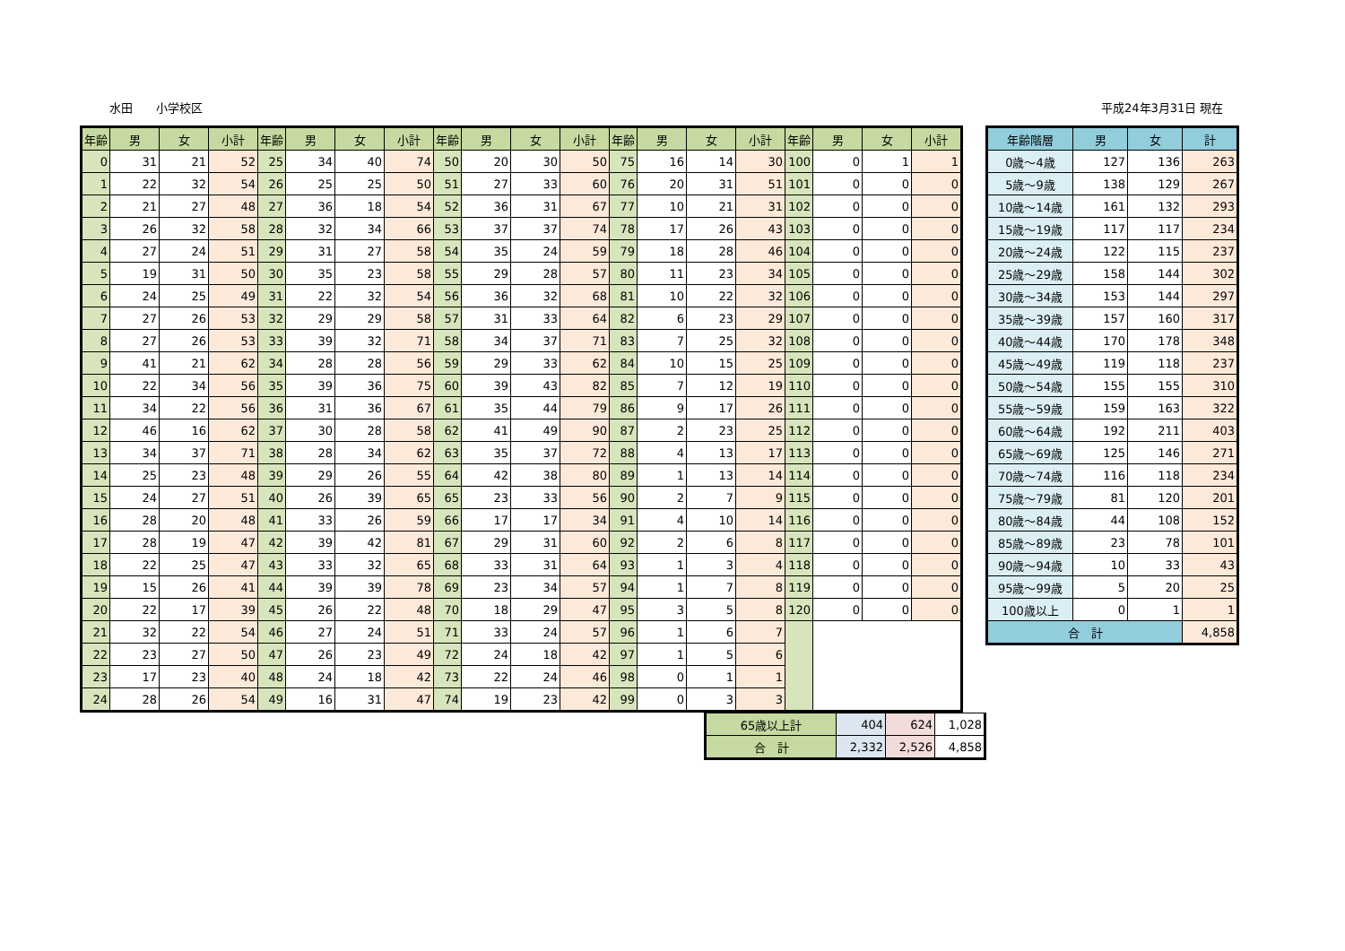水田　　小学校区 平成24年3月31日 現在
| 年齢 | 男 | 女 | 小計 | 年齢 | 男 | 女 | 小計 | 年齢 | 男 | 女 | 小計 | 年齢 | 男 | 女 | 小計 | 年齢 | 男 | 女 | 小計 |
| --- | --- | --- | --- | --- | --- | --- | --- | --- | --- | --- | --- | --- | --- | --- | --- | --- | --- | --- | --- |
| 0 | 31 | 21 | 52 | 25 | 34 | 40 | 74 | 50 | 20 | 30 | 50 | 75 | 16 | 14 | 30 | 100 | 0 | 1 | 1 |
| 1 | 22 | 32 | 54 | 26 | 25 | 25 | 50 | 51 | 27 | 33 | 60 | 76 | 20 | 31 | 51 | 101 | 0 | 0 | 0 |
| 2 | 21 | 27 | 48 | 27 | 36 | 18 | 54 | 52 | 36 | 31 | 67 | 77 | 10 | 21 | 31 | 102 | 0 | 0 | 0 |
| 3 | 26 | 32 | 58 | 28 | 32 | 34 | 66 | 53 | 37 | 37 | 74 | 78 | 17 | 26 | 43 | 103 | 0 | 0 | 0 |
| 4 | 27 | 24 | 51 | 29 | 31 | 27 | 58 | 54 | 35 | 24 | 59 | 79 | 18 | 28 | 46 | 104 | 0 | 0 | 0 |
| 5 | 19 | 31 | 50 | 30 | 35 | 23 | 58 | 55 | 29 | 28 | 57 | 80 | 11 | 23 | 34 | 105 | 0 | 0 | 0 |
| 6 | 24 | 25 | 49 | 31 | 22 | 32 | 54 | 56 | 36 | 32 | 68 | 81 | 10 | 22 | 32 | 106 | 0 | 0 | 0 |
| 7 | 27 | 26 | 53 | 32 | 29 | 29 | 58 | 57 | 31 | 33 | 64 | 82 | 6 | 23 | 29 | 107 | 0 | 0 | 0 |
| 8 | 27 | 26 | 53 | 33 | 39 | 32 | 71 | 58 | 34 | 37 | 71 | 83 | 7 | 25 | 32 | 108 | 0 | 0 | 0 |
| 9 | 41 | 21 | 62 | 34 | 28 | 28 | 56 | 59 | 29 | 33 | 62 | 84 | 10 | 15 | 25 | 109 | 0 | 0 | 0 |
| 10 | 22 | 34 | 56 | 35 | 39 | 36 | 75 | 60 | 39 | 43 | 82 | 85 | 7 | 12 | 19 | 110 | 0 | 0 | 0 |
| 11 | 34 | 22 | 56 | 36 | 31 | 36 | 67 | 61 | 35 | 44 | 79 | 86 | 9 | 17 | 26 | 111 | 0 | 0 | 0 |
| 12 | 46 | 16 | 62 | 37 | 30 | 28 | 58 | 62 | 41 | 49 | 90 | 87 | 2 | 23 | 25 | 112 | 0 | 0 | 0 |
| 13 | 34 | 37 | 71 | 38 | 28 | 34 | 62 | 63 | 35 | 37 | 72 | 88 | 4 | 13 | 17 | 113 | 0 | 0 | 0 |
| 14 | 25 | 23 | 48 | 39 | 29 | 26 | 55 | 64 | 42 | 38 | 80 | 89 | 1 | 13 | 14 | 114 | 0 | 0 | 0 |
| 15 | 24 | 27 | 51 | 40 | 26 | 39 | 65 | 65 | 23 | 33 | 56 | 90 | 2 | 7 | 9 | 115 | 0 | 0 | 0 |
| 16 | 28 | 20 | 48 | 41 | 33 | 26 | 59 | 66 | 17 | 17 | 34 | 91 | 4 | 10 | 14 | 116 | 0 | 0 | 0 |
| 17 | 28 | 19 | 47 | 42 | 39 | 42 | 81 | 67 | 29 | 31 | 60 | 92 | 2 | 6 | 8 | 117 | 0 | 0 | 0 |
| 18 | 22 | 25 | 47 | 43 | 33 | 32 | 65 | 68 | 33 | 31 | 64 | 93 | 1 | 3 | 4 | 118 | 0 | 0 | 0 |
| 19 | 15 | 26 | 41 | 44 | 39 | 39 | 78 | 69 | 23 | 34 | 57 | 94 | 1 | 7 | 8 | 119 | 0 | 0 | 0 |
| 20 | 22 | 17 | 39 | 45 | 26 | 22 | 48 | 70 | 18 | 29 | 47 | 95 | 3 | 5 | 8 | 120 | 0 | 0 | 0 |
| 21 | 32 | 22 | 54 | 46 | 27 | 24 | 51 | 71 | 33 | 24 | 57 | 96 | 1 | 6 | 7 | | | | |
| 22 | 23 | 27 | 50 | 47 | 26 | 23 | 49 | 72 | 24 | 18 | 42 | 97 | 1 | 5 | 6 | | | | |
| 23 | 17 | 23 | 40 | 48 | 24 | 18 | 42 | 73 | 22 | 24 | 46 | 98 | 0 | 1 | 1 | | | | |
| 24 | 28 | 26 | 54 | 49 | 16 | 31 | 47 | 74 | 19 | 23 | 42 | 99 | 0 | 3 | 3 | | | | |
| 年齢階層 | 男 | 女 | 計 |
| --- | --- | --- | --- |
| 0歳～4歳 | 127 | 136 | 263 |
| 5歳～9歳 | 138 | 129 | 267 |
| 10歳～14歳 | 161 | 132 | 293 |
| 15歳～19歳 | 117 | 117 | 234 |
| 20歳～24歳 | 122 | 115 | 237 |
| 25歳～29歳 | 158 | 144 | 302 |
| 30歳～34歳 | 153 | 144 | 297 |
| 35歳～39歳 | 157 | 160 | 317 |
| 40歳～44歳 | 170 | 178 | 348 |
| 45歳～49歳 | 119 | 118 | 237 |
| 50歳～54歳 | 155 | 155 | 310 |
| 55歳～59歳 | 159 | 163 | 322 |
| 60歳～64歳 | 192 | 211 | 403 |
| 65歳～69歳 | 125 | 146 | 271 |
| 70歳～74歳 | 116 | 118 | 234 |
| 75歳～79歳 | 81 | 120 | 201 |
| 80歳～84歳 | 44 | 108 | 152 |
| 85歳～89歳 | 23 | 78 | 101 |
| 90歳～94歳 | 10 | 33 | 43 |
| 95歳～99歳 | 5 | 20 | 25 |
| 100歳以上 | 0 | 1 | 1 |
| 合 計 | | | 4,858 |
| 65歳以上計 | 404 | 624 | 1,028 |
| 合 計 | 2,332 | 2,526 | 4,858 |